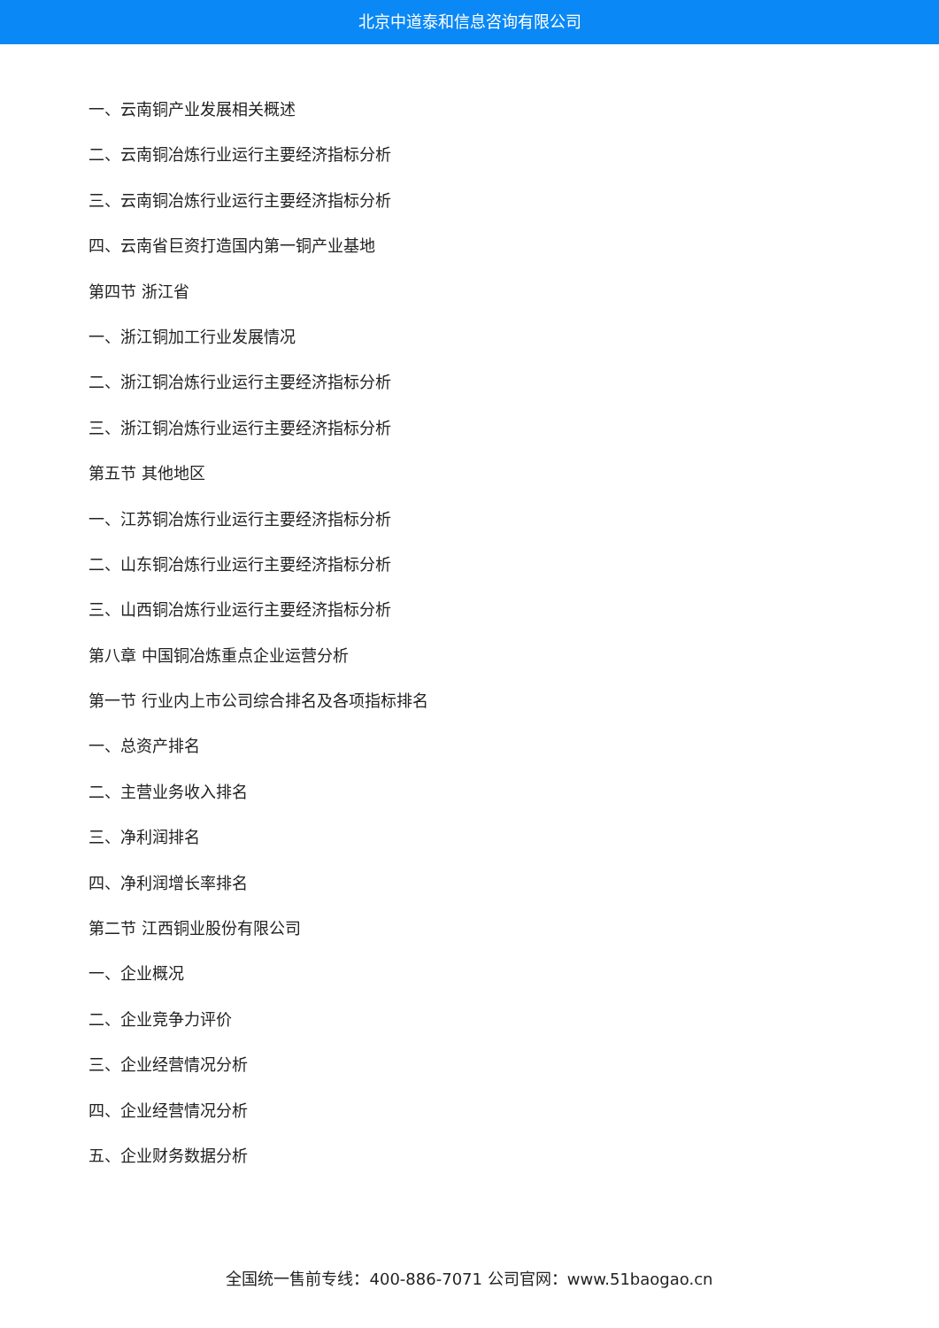北京中道泰和信息咨询有限公司
一、云南铜产业发展相关概述
二、云南铜冶炼行业运行主要经济指标分析
三、云南铜冶炼行业运行主要经济指标分析
四、云南省巨资打造国内第一铜产业基地
第四节 浙江省
一、浙江铜加工行业发展情况
二、浙江铜冶炼行业运行主要经济指标分析
三、浙江铜冶炼行业运行主要经济指标分析
第五节 其他地区
一、江苏铜冶炼行业运行主要经济指标分析
二、山东铜冶炼行业运行主要经济指标分析
三、山西铜冶炼行业运行主要经济指标分析
第八章 中国铜冶炼重点企业运营分析
第一节 行业内上市公司综合排名及各项指标排名
一、总资产排名
二、主营业务收入排名
三、净利润排名
四、净利润增长率排名
第二节 江西铜业股份有限公司
一、企业概况
二、企业竞争力评价
三、企业经营情况分析
四、企业经营情况分析
五、企业财务数据分析
全国统一售前专线：400-886-7071 公司官网：www.51baogao.cn